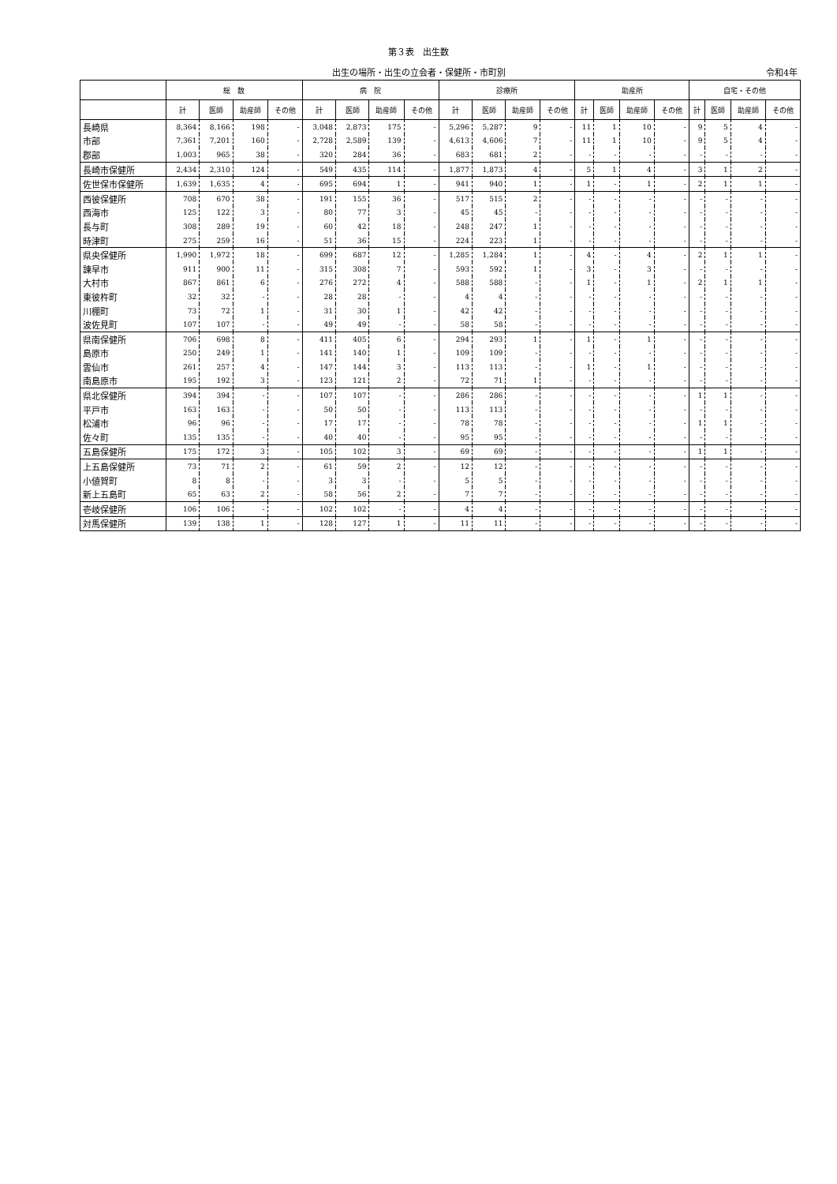第３表　出生数
出生の場所・出生の立会者・保健所・市町別 令和4年
| | 総 数 | | | | 病 院 | | | | 診療所 | | | | 助産所 | | | | 自宅・その他 | | | |
| --- | --- | --- | --- | --- | --- | --- | --- | --- | --- | --- | --- | --- | --- | --- | --- | --- | --- | --- | --- | --- |
| | 計 | 医師 | 助産師 | その他 | 計 | 医師 | 助産師 | その他 | 計 | 医師 | 助産師 | その他 | 計 | 医師 | 助産師 | その他 | 計 | 医師 | 助産師 | その他 |
| 長崎県 | 8,364 | 8,166 | 198 | - | 3,048 | 2,873 | 175 | - | 5,296 | 5,287 | 9 | - | 11 | 1 | 10 | - | 9 | 5 | 4 | - |
| 市部 | 7,361 | 7,201 | 160 | - | 2,728 | 2,589 | 139 | - | 4,613 | 4,606 | 7 | - | 11 | 1 | 10 | - | 9 | 5 | 4 | - |
| 郡部 | 1,003 | 965 | 38 | - | 320 | 284 | 36 | - | 683 | 681 | 2 | - | - | - | - | - | - | - | - | - |
| 長崎市保健所 | 2,434 | 2,310 | 124 | - | 549 | 435 | 114 | - | 1,877 | 1,873 | 4 | - | 5 | 1 | 4 | - | 3 | 1 | 2 | - |
| 佐世保市保健所 | 1,639 | 1,635 | 4 | - | 695 | 694 | 1 | - | 941 | 940 | 1 | - | 1 | - | 1 | - | 2 | 1 | 1 | - |
| 西彼保健所 | 708 | 670 | 38 | - | 191 | 155 | 36 | - | 517 | 515 | 2 | - | - | - | - | - | - | - | - | - |
| 西海市 | 125 | 122 | 3 | - | 80 | 77 | 3 | - | 45 | 45 | - | - | - | - | - | - | - | - | - | - |
| 長与町 | 308 | 289 | 19 | - | 60 | 42 | 18 | - | 248 | 247 | 1 | - | - | - | - | - | - | - | - | - |
| 時津町 | 275 | 259 | 16 | - | 51 | 36 | 15 | - | 224 | 223 | 1 | - | - | - | - | - | - | - | - | - |
| 県央保健所 | 1,990 | 1,972 | 18 | - | 699 | 687 | 12 | - | 1,285 | 1,284 | 1 | - | 4 | - | 4 | - | 2 | 1 | 1 | - |
| 諫早市 | 911 | 900 | 11 | - | 315 | 308 | 7 | - | 593 | 592 | 1 | - | 3 | - | 3 | - | - | - | - | - |
| 大村市 | 867 | 861 | 6 | - | 276 | 272 | 4 | - | 588 | 588 | - | - | 1 | - | 1 | - | 2 | 1 | 1 | - |
| 東彼杵町 | 32 | 32 | - | - | 28 | 28 | - | - | 4 | 4 | - | - | - | - | - | - | - | - | - | - |
| 川棚町 | 73 | 72 | 1 | - | 31 | 30 | 1 | - | 42 | 42 | - | - | - | - | - | - | - | - | - | - |
| 波佐見町 | 107 | 107 | - | - | 49 | 49 | - | - | 58 | 58 | - | - | - | - | - | - | - | - | - | - |
| 県南保健所 | 706 | 698 | 8 | - | 411 | 405 | 6 | - | 294 | 293 | 1 | - | 1 | - | 1 | - | - | - | - | - |
| 島原市 | 250 | 249 | 1 | - | 141 | 140 | 1 | - | 109 | 109 | - | - | - | - | - | - | - | - | - | - |
| 雲仙市 | 261 | 257 | 4 | - | 147 | 144 | 3 | - | 113 | 113 | - | - | 1 | - | 1 | - | - | - | - | - |
| 南島原市 | 195 | 192 | 3 | - | 123 | 121 | 2 | - | 72 | 71 | 1 | - | - | - | - | - | - | - | - | - |
| 県北保健所 | 394 | 394 | - | - | 107 | 107 | - | - | 286 | 286 | - | - | - | - | - | - | 1 | 1 | - | - |
| 平戸市 | 163 | 163 | - | - | 50 | 50 | - | - | 113 | 113 | - | - | - | - | - | - | - | - | - | - |
| 松浦市 | 96 | 96 | - | - | 17 | 17 | - | - | 78 | 78 | - | - | - | - | - | - | 1 | 1 | - | - |
| 佐々町 | 135 | 135 | - | - | 40 | 40 | - | - | 95 | 95 | - | - | - | - | - | - | - | - | - | - |
| 五島保健所 | 175 | 172 | 3 | - | 105 | 102 | 3 | - | 69 | 69 | - | - | - | - | - | - | 1 | 1 | - | - |
| 上五島保健所 | 73 | 71 | 2 | - | 61 | 59 | 2 | - | 12 | 12 | - | - | - | - | - | - | - | - | - | - |
| 小値賀町 | 8 | 8 | - | - | 3 | 3 | - | - | 5 | 5 | - | - | - | - | - | - | - | - | - | - |
| 新上五島町 | 65 | 63 | 2 | - | 58 | 56 | 2 | - | 7 | 7 | - | - | - | - | - | - | - | - | - | - |
| 壱岐保健所 | 106 | 106 | - | - | 102 | 102 | - | - | 4 | 4 | - | - | - | - | - | - | - | - | - | - |
| 対馬保健所 | 139 | 138 | 1 | - | 128 | 127 | 1 | - | 11 | 11 | - | - | - | - | - | - | - | - | - | - |